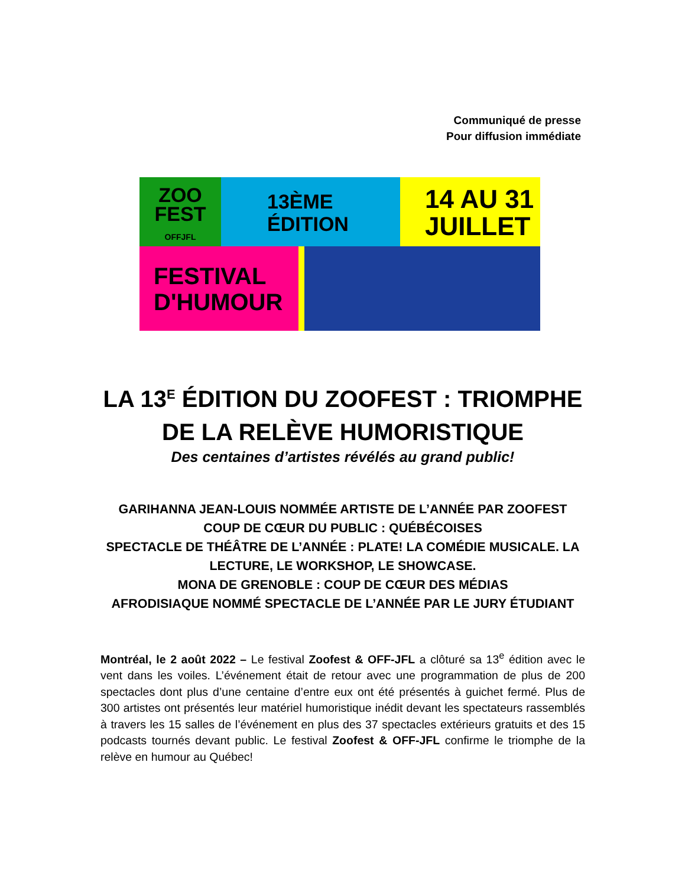Communiqué de presse
Pour diffusion immédiate
ZOO
FEST
OFFJFL
13ÈME
ÉDITION
14 AU 31
JUILLET
FESTIVAL
D'HUMOUR
LA 13<sup>E</sup> ÉDITION DU ZOOFEST : TRIOMPHE DE LA RELÈVE HUMORISTIQUE
Des centaines d’artistes révélés au grand public!
GARIHANNA JEAN-LOUIS NOMMÉE ARTISTE DE L’ANNÉE PAR ZOOFEST
COUP DE CŒUR DU PUBLIC : QUÉBÉCOISES
SPECTACLE DE THÉÂTRE DE L’ANNÉE : PLATE! LA COMÉDIE MUSICALE. LA LECTURE, LE WORKSHOP, LE SHOWCASE.
MONA DE GRENOBLE : COUP DE CŒUR DES MÉDIAS
AFRODISIAQUE NOMMÉ SPECTACLE DE L’ANNÉE PAR LE JURY ÉTUDIANT
Montréal, le 2 août 2022 – Le festival Zoofest & OFF-JFL a clôturé sa 13<sup>e</sup> édition avec le vent dans les voiles. L’événement était de retour avec une programmation de plus de 200 spectacles dont plus d’une centaine d’entre eux ont été présentés à guichet fermé. Plus de 300 artistes ont présentés leur matériel humoristique inédit devant les spectateurs rassemblés à travers les 15 salles de l’événement en plus des 37 spectacles extérieurs gratuits et des 15 podcasts tournés devant public. Le festival Zoofest & OFF-JFL confirme le triomphe de la relève en humour au Québec!